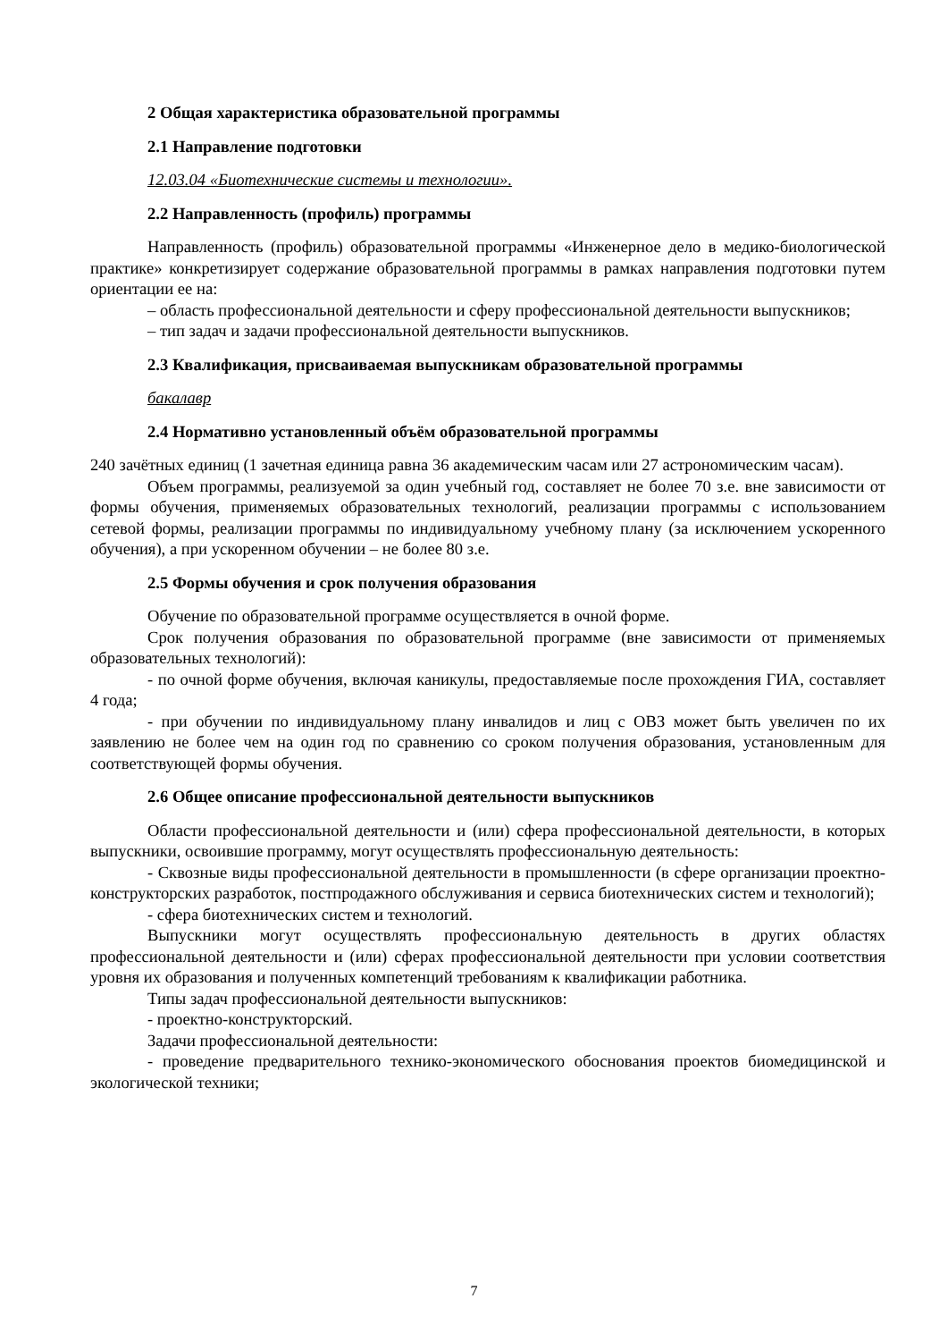2 Общая характеристика образовательной программы
2.1 Направление подготовки
12.03.04 «Биотехнические системы и технологии».
2.2 Направленность (профиль) программы
Направленность (профиль) образовательной программы «Инженерное дело в медико-биологической практике» конкретизирует содержание образовательной программы в рамках направления подготовки путем ориентации ее на:
– область профессиональной деятельности и сферу профессиональной деятельности выпускников;
– тип задач и задачи профессиональной деятельности выпускников.
2.3 Квалификация, присваиваемая выпускникам образовательной программы
бакалавр
2.4 Нормативно установленный объём образовательной программы
240 зачётных единиц (1 зачетная единица равна 36 академическим часам или 27 астрономическим часам).
Объем программы, реализуемой за один учебный год, составляет не более 70 з.е. вне зависимости от формы обучения, применяемых образовательных технологий, реализации программы с использованием сетевой формы, реализации программы по индивидуальному учебному плану (за исключением ускоренного обучения), а при ускоренном обучении – не более 80 з.е.
2.5 Формы обучения и срок получения образования
Обучение по образовательной программе осуществляется в очной форме.
Срок получения образования по образовательной программе (вне зависимости от применяемых образовательных технологий):
- по очной форме обучения, включая каникулы, предоставляемые после прохождения ГИА, составляет 4 года;
- при обучении по индивидуальному плану инвалидов и лиц с ОВЗ может быть увеличен по их заявлению не более чем на один год по сравнению со сроком получения образования, установленным для соответствующей формы обучения.
2.6 Общее описание профессиональной деятельности выпускников
Области профессиональной деятельности и (или) сфера профессиональной деятельности, в которых выпускники, освоившие программу, могут осуществлять профессиональную деятельность:
- Сквозные виды профессиональной деятельности в промышленности (в сфере организации проектно-конструкторских разработок, постпродажного обслуживания и сервиса биотехнических систем и технологий);
- сфера биотехнических систем и технологий.
Выпускники могут осуществлять профессиональную деятельность в других областях профессиональной деятельности и (или) сферах профессиональной деятельности при условии соответствия уровня их образования и полученных компетенций требованиям к квалификации работника.
Типы задач профессиональной деятельности выпускников:
- проектно-конструкторский.
Задачи профессиональной деятельности:
- проведение предварительного технико-экономического обоснования проектов биомедицинской и экологической техники;
7